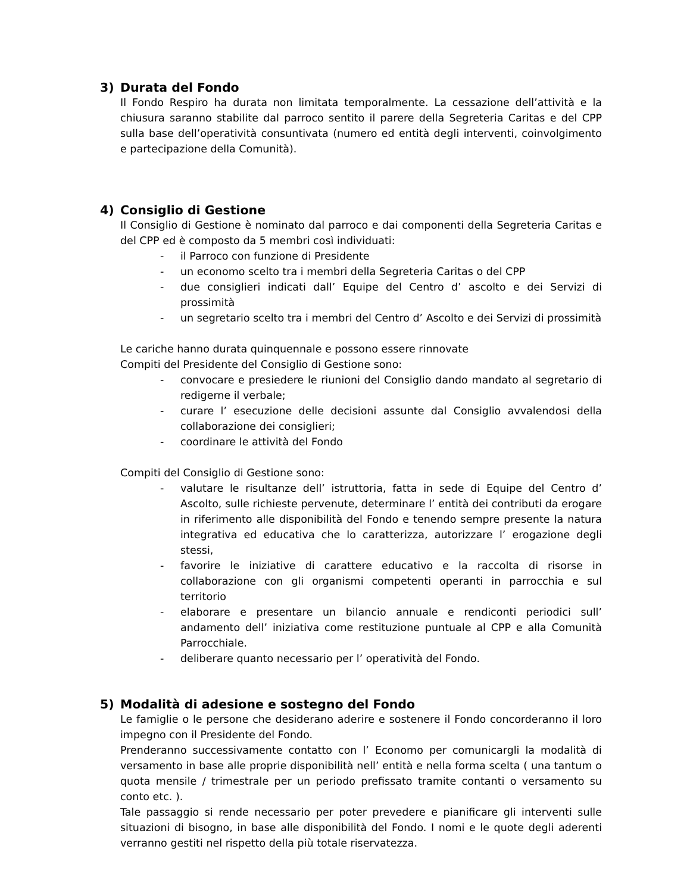3) Durata del Fondo
Il Fondo Respiro ha durata non limitata temporalmente. La cessazione dell’attività e la chiusura saranno stabilite dal parroco sentito il parere della Segreteria Caritas e del CPP sulla base dell’operatività consuntivata (numero ed entità degli interventi, coinvolgimento e partecipazione della Comunità).
4) Consiglio di Gestione
Il Consiglio di Gestione è nominato dal parroco e dai componenti della Segreteria Caritas e del CPP ed è composto da 5 membri così individuati:
- il Parroco con funzione di Presidente
- un economo scelto tra i membri della Segreteria Caritas o del CPP
- due consiglieri indicati dall’ Equipe del Centro d’ ascolto e dei Servizi di prossimità
- un segretario scelto tra i membri del Centro d’ Ascolto e dei Servizi di prossimità
Le cariche hanno durata quinquennale e possono essere rinnovate
Compiti del Presidente del Consiglio di Gestione sono:
- convocare e presiedere le riunioni del Consiglio dando mandato al segretario di redigerne il verbale;
- curare l’ esecuzione delle decisioni assunte dal Consiglio avvalendosi della collaborazione dei consiglieri;
- coordinare le attività del Fondo
Compiti del Consiglio di Gestione sono:
- valutare le risultanze dell’ istruttoria, fatta in sede di Equipe del Centro d’ Ascolto, sulle richieste pervenute, determinare l’ entità dei contributi da erogare in riferimento alle disponibilità del Fondo e tenendo sempre presente la natura integrativa ed educativa che lo caratterizza, autorizzare l’ erogazione degli stessi,
- favorire le iniziative di carattere educativo e la raccolta di risorse in collaborazione con gli organismi competenti operanti in parrocchia e sul territorio
- elaborare e presentare un bilancio annuale e rendiconti periodici sull’ andamento dell’ iniziativa come restituzione puntuale al CPP e alla Comunità Parrocchiale.
- deliberare quanto necessario per l’ operatività del Fondo.
5) Modalità di adesione e sostegno del Fondo
Le famiglie o le persone che desiderano aderire e sostenere il Fondo concorderanno il loro impegno con il Presidente del Fondo.
Prenderanno successivamente contatto con l’ Economo per comunicargli la modalità di versamento in base alle proprie disponibilità nell’ entità e nella forma scelta ( una tantum o quota mensile / trimestrale per un periodo prefissato tramite contanti o versamento su conto etc. ).
Tale passaggio si rende necessario per poter prevedere e pianificare gli interventi sulle situazioni di bisogno, in base alle disponibilità del Fondo. I nomi e le quote degli aderenti verranno gestiti nel rispetto della più totale riservatezza.